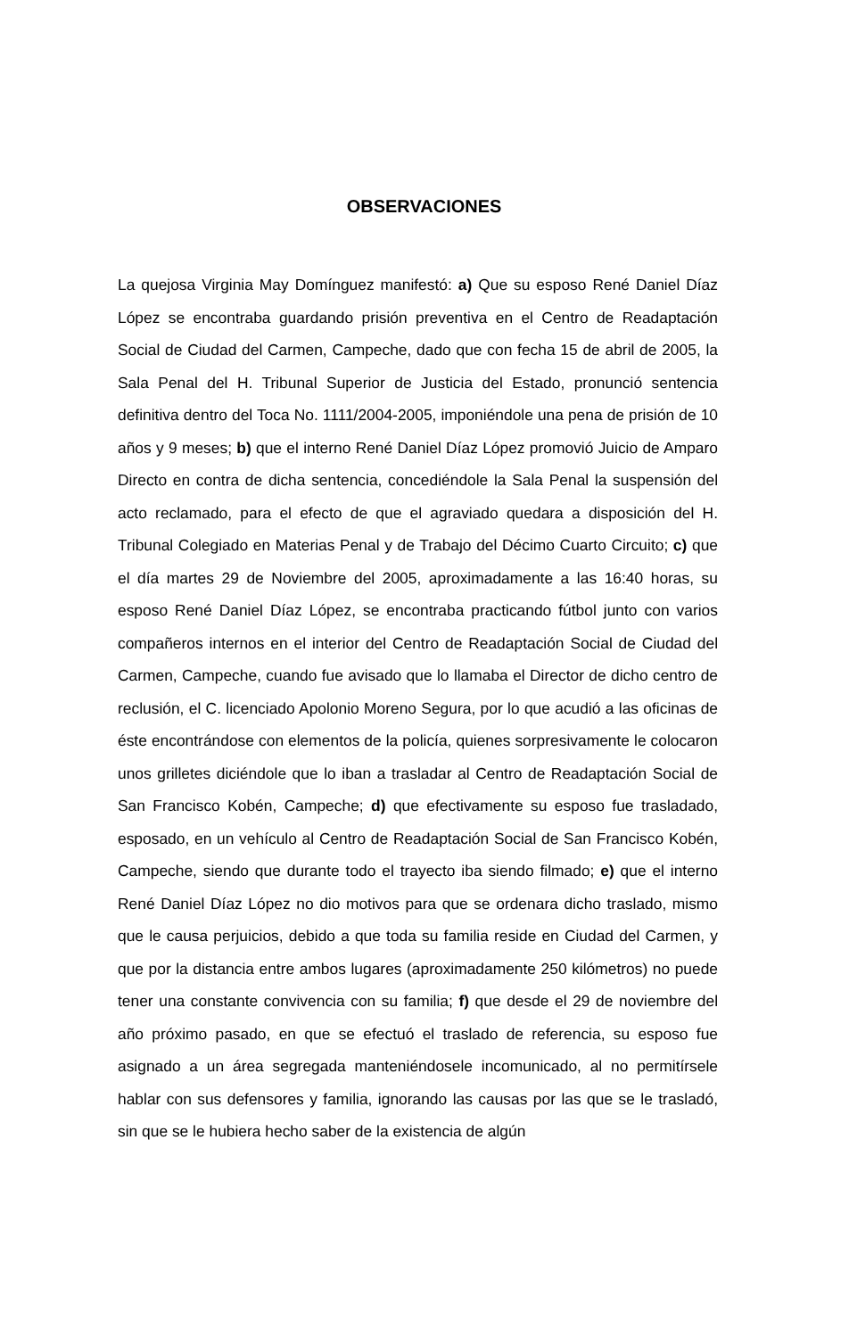OBSERVACIONES
La quejosa Virginia May Domínguez manifestó: a) Que su esposo René Daniel Díaz López se encontraba guardando prisión preventiva en el Centro de Readaptación Social de Ciudad del Carmen, Campeche, dado que con fecha 15 de abril de 2005, la Sala Penal del H. Tribunal Superior de Justicia del Estado, pronunció sentencia definitiva dentro del Toca No. 1111/2004-2005, imponiéndole una pena de prisión de 10 años y 9 meses; b) que el interno René Daniel Díaz López promovió Juicio de Amparo Directo en contra de dicha sentencia, concediéndole la Sala Penal la suspensión del acto reclamado, para el efecto de que el agraviado quedara a disposición del H. Tribunal Colegiado en Materias Penal y de Trabajo del Décimo Cuarto Circuito; c) que el día martes 29 de Noviembre del 2005, aproximadamente a las 16:40 horas, su esposo René Daniel Díaz López, se encontraba practicando fútbol junto con varios compañeros internos en el interior del Centro de Readaptación Social de Ciudad del Carmen, Campeche, cuando fue avisado que lo llamaba el Director de dicho centro de reclusión, el C. licenciado Apolonio Moreno Segura, por lo que acudió a las oficinas de éste encontrándose con elementos de la policía, quienes sorpresivamente le colocaron unos grilletes diciéndole que lo iban a trasladar al Centro de Readaptación Social de San Francisco Kobén, Campeche; d) que efectivamente su esposo fue trasladado, esposado, en un vehículo al Centro de Readaptación Social de San Francisco Kobén, Campeche, siendo que durante todo el trayecto iba siendo filmado; e) que el interno René Daniel Díaz López no dio motivos para que se ordenara dicho traslado, mismo que le causa perjuicios, debido a que toda su familia reside en Ciudad del Carmen, y que por la distancia entre ambos lugares (aproximadamente 250 kilómetros) no puede tener una constante convivencia con su familia; f) que desde el 29 de noviembre del año próximo pasado, en que se efectuó el traslado de referencia, su esposo fue asignado a un área segregada manteniéndosele incomunicado, al no permitírsele hablar con sus defensores y familia, ignorando las causas por las que se le trasladó, sin que se le hubiera hecho saber de la existencia de algún